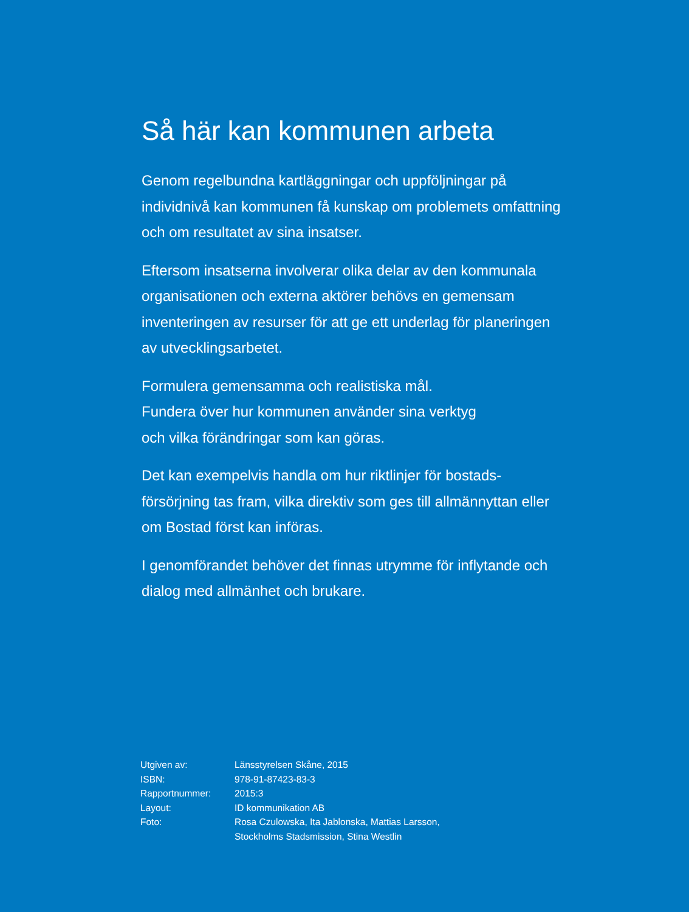Så här kan kommunen arbeta
Genom regelbundna kartläggningar och uppföljningar på individnivå kan kommunen få kunskap om problemets omfattning och om resultatet av sina insatser.
Eftersom insatserna involverar olika delar av den kommunala organisationen och externa aktörer behövs en gemensam inventeringen av resurser för att ge ett underlag för planeringen av utvecklingsarbetet.
Formulera gemensamma och realistiska mål.
Fundera över hur kommunen använder sina verktyg
och vilka förändringar som kan göras.
Det kan exempelvis handla om hur riktlinjer för bostads-
försörjning tas fram, vilka direktiv som ges till allmännyttan eller om Bostad först kan införas.
I genomförandet behöver det finnas utrymme för inflytande och dialog med allmänhet och brukare.
| Utgiven av: | Länsstyrelsen Skåne, 2015 |
| ISBN: | 978-91-87423-83-3 |
| Rapportnummer: | 2015:3 |
| Layout: | ID kommunikation AB |
| Foto: | Rosa Czulowska, Ita Jablonska, Mattias Larsson, Stockholms Stadsmission, Stina Westlin |